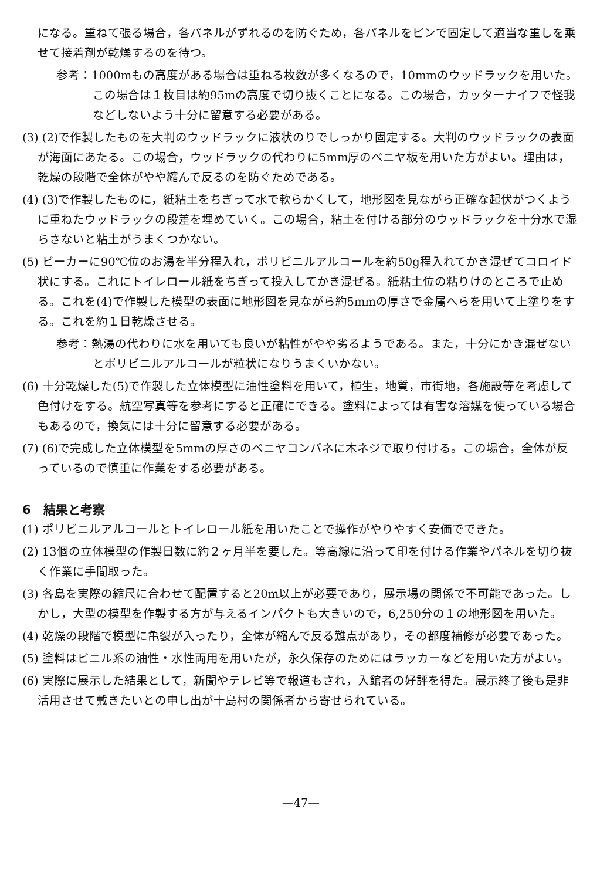になる。重ねて張る場合，各パネルがずれるのを防ぐため，各パネルをピンで固定して適当な重しを乗せて接着剤が乾燥するのを待つ。
参考：1000mもの高度がある場合は重ねる枚数が多くなるので，10mmのウッドラックを用いた。この場合は１枚目は約95mの高度で切り抜くことになる。この場合，カッターナイフで怪我などしないよう十分に留意する必要がある。
(3) (2)で作製したものを大判のウッドラックに液状のりでしっかり固定する。大判のウッドラックの表面が海面にあたる。この場合，ウッドラックの代わりに5mm厚のベニヤ板を用いた方がよい。理由は，乾燥の段階で全体がやや縮んで反るのを防ぐためである。
(4) (3)で作製したものに，紙粘土をちぎって水で軟らかくして，地形図を見ながら正確な起伏がつくように重ねたウッドラックの段差を埋めていく。この場合，粘土を付ける部分のウッドラックを十分水で湿らさないと粘土がうまくつかない。
(5) ビーカーに90℃位のお湯を半分程入れ，ポリビニルアルコールを約50g程入れてかき混ぜてコロイド状にする。これにトイレロール紙をちぎって投入してかき混ぜる。紙粘土位の粘りけのところで止める。これを(4)で作製した模型の表面に地形図を見ながら約5mmの厚さで金属へらを用いて上塗りをする。これを約１日乾燥させる。
参考：熱湯の代わりに水を用いても良いが粘性がやや劣るようである。また，十分にかき混ぜないとポリビニルアルコールが粒状になりうまくいかない。
(6) 十分乾燥した(5)で作製した立体模型に油性塗料を用いて，植生，地質，市街地，各施設等を考慮して色付けをする。航空写真等を参考にすると正確にできる。塗料によっては有害な溶媒を使っている場合もあるので，換気には十分に留意する必要がある。
(7) (6)で完成した立体模型を5mmの厚さのベニヤコンパネに木ネジで取り付ける。この場合，全体が反っているので慎重に作業をする必要がある。
6　結果と考察
(1) ポリビニルアルコールとトイレロール紙を用いたことで操作がやりやすく安価でできた。
(2) 13個の立体模型の作製日数に約２ヶ月半を要した。等高線に沿って印を付ける作業やパネルを切り抜く作業に手間取った。
(3) 各島を実際の縮尺に合わせて配置すると20m以上が必要であり，展示場の関係で不可能であった。しかし，大型の模型を作製する方が与えるインパクトも大きいので，6,250分の１の地形図を用いた。
(4) 乾燥の段階で模型に亀裂が入ったり，全体が縮んで反る難点があり，その都度補修が必要であった。
(5) 塗料はビニル系の油性・水性両用を用いたが，永久保存のためにはラッカーなどを用いた方がよい。
(6) 実際に展示した結果として，新聞やテレビ等で報道もされ，入館者の好評を得た。展示終了後も是非活用させて戴きたいとの申し出が十島村の関係者から寄せられている。
—47—